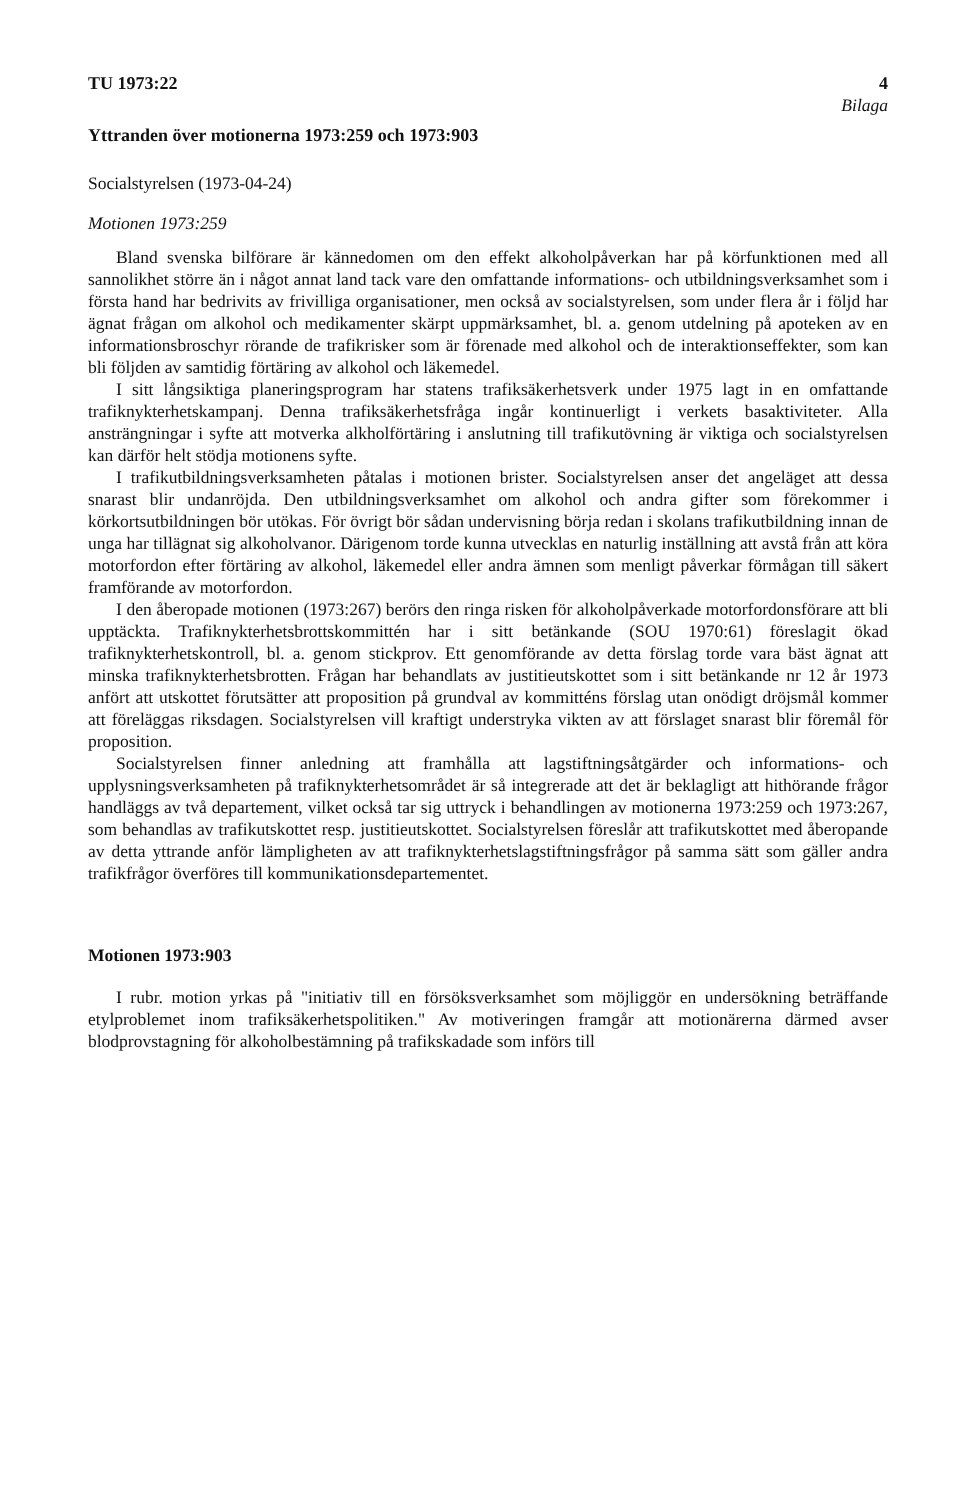TU 1973:22 4
Bilaga
Yttranden över motionerna 1973:259 och 1973:903
Socialstyrelsen (1973-04-24)
Motionen 1973:259
Bland svenska bilförare är kännedomen om den effekt alkoholpåverkan har på körfunktionen med all sannolikhet större än i något annat land tack vare den omfattande informations- och utbildningsverksamhet som i första hand har bedrivits av frivilliga organisationer, men också av socialstyrelsen, som under flera år i följd har ägnat frågan om alkohol och medikamenter skärpt uppmärksamhet, bl. a. genom utdelning på apoteken av en informationsbroschyr rörande de trafikrisker som är förenade med alkohol och de interaktionseffekter, som kan bli följden av samtidig förtäring av alkohol och läkemedel.
I sitt långsiktiga planeringsprogram har statens trafiksäkerhetsverk under 1975 lagt in en omfattande trafiknykterhetskampanj. Denna trafiksäkerhetsfråga ingår kontinuerligt i verkets basaktiviteter. Alla ansträngningar i syfte att motverka alkholförtäring i anslutning till trafikutövning är viktiga och socialstyrelsen kan därför helt stödja motionens syfte.
I trafikutbildningsverksamheten påtalas i motionen brister. Socialstyrelsen anser det angeläget att dessa snarast blir undanröjda. Den utbildningsverksamhet om alkohol och andra gifter som förekommer i körkortsutbildningen bör utökas. För övrigt bör sådan undervisning börja redan i skolans trafikutbildning innan de unga har tillägnat sig alkoholvanor. Därigenom torde kunna utvecklas en naturlig inställning att avstå från att köra motorfordon efter förtäring av alkohol, läkemedel eller andra ämnen som menligt påverkar förmågan till säkert framförande av motorfordon.
I den åberopade motionen (1973:267) berörs den ringa risken för alkoholpåverkade motorfordonsförare att bli upptäckta. Trafiknykterhetsbrottskommittén har i sitt betänkande (SOU 1970:61) föreslagit ökad trafiknykterhetskontroll, bl. a. genom stickprov. Ett genomförande av detta förslag torde vara bäst ägnat att minska trafiknykterhetsbrotten. Frågan har behandlats av justitieutskottet som i sitt betänkande nr 12 år 1973 anfört att utskottet förutsätter att proposition på grundval av kommitténs förslag utan onödigt dröjsmål kommer att föreläggas riksdagen. Socialstyrelsen vill kraftigt understryka vikten av att förslaget snarast blir föremål för proposition.
Socialstyrelsen finner anledning att framhålla att lagstiftningsåtgärder och informations- och upplysningsverksamheten på trafiknykterhetsområdet är så integrerade att det är beklagligt att hithörande frågor handläggs av två departement, vilket också tar sig uttryck i behandlingen av motionerna 1973:259 och 1973:267, som behandlas av trafikutskottet resp. justitieutskottet. Socialstyrelsen föreslår att trafikutskottet med åberopande av detta yttrande anför lämpligheten av att trafiknykterhetslagstiftningsfrågor på samma sätt som gäller andra trafikfrågor överföres till kommunikationsdepartementet.
Motionen 1973:903
I rubr. motion yrkas på "initiativ till en försöksverksamhet som möjliggör en undersökning beträffande etylproblemet inom trafiksäkerhetspolitiken." Av motiveringen framgår att motionärerna därmed avser blodprovstagning för alkoholbestämning på trafikskadade som införs till